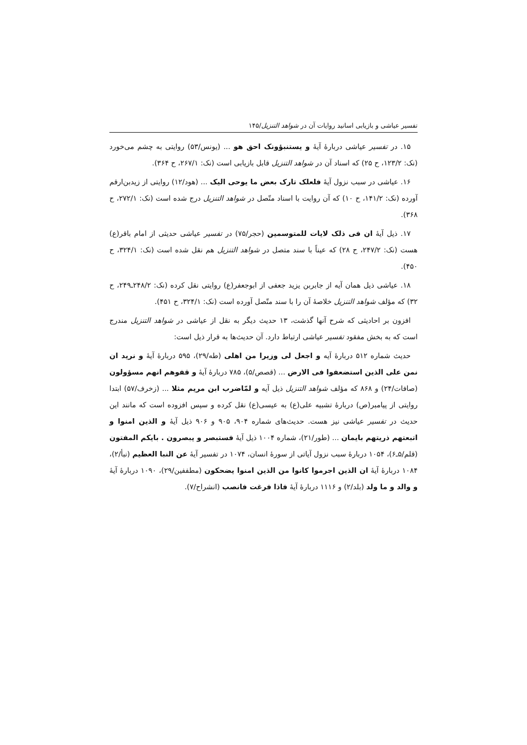تفسیر عیاشی و بازیابی اسانید روایات آن در شواهد التنزیل/۱۴۵
۱۵. در تفسیر عیاشی دربارهٔ آیهٔ و یستنبؤونک احق هو ... (یونس/۵۳) روایتی به چشم می‌خورد (نک: ۱۲۳/۲، ح ۲۵) که اسناد آن در شواهد التنزیل قابل بازیابی است (نک: ۲۶۷/۱، ح ۳۶۴).
۱۶. عیاشی در سبب نزول آیهٔ فلعلک تارک بعض ما یوحی الیک ... (هود/۱۲) روایتی از زیدبن‌ارقم آورده (نک: ۱۴۱/۲، ح ۱۰) که آن روایت با اسناد متّصل در شواهد التنزیل درج شده است (نک: ۲۷۲/۱، ح ۳۶۸).
۱۷. ذیل آیهٔ ان فی ذلک لایات للمتوسمین (حجر/۷۵) در تفسیر عیاشی حدیثی از امام باقر(ع) هست (نک: ۲۴۷/۲، ح ۲۸) که عیناً با سند متصل در شواهد التنزیل هم نقل شده است (نک: ۳۲۴/۱، ح ۴۵۰).
۱۸. عیاشی ذیل همان آیه از جابربن یزید جعفی از ابوجعفر(ع) روایتی نقل کرده (نک: ۲۴۸/۲ـ۲۴۹، ح ۳۲) که مؤلف شواهد التنزیل خلاصهٔ آن را با سند متّصل آورده است (نک: ۳۲۴/۱، ح ۴۵۱).
افزون بر احادیثی که شرح آنها گذشت، ۱۳ حدیث دیگر به نقل از عیاشی در شواهد التنزیل مندرج است که به بخش مفقود تفسیر عیاشی ارتباط دارد. آن حدیث‌ها به قرار ذیل است:
حدیث شماره ۵۱۲ دربارهٔ آیه و اجعل لی وزیرا من اهلی (طه/۲۹)، ۵۹۵ دربارهٔ آیهٔ و نرید ان نمن علی الذین استضعفوا فی الارض ... (قصص/۵)، ۷۸۵ دربارهٔ آیهٔ و قفوهم انهم مسؤولون (صافات/۲۴) و ۸۶۸ که مؤلف شواهد التنزیل ذیل آیه و لمّاضرب ابن مریم مثلا ... (زخرف/۵۷) ابتدا روایتی از پیامبر(ص) دربارهٔ تشبیه علی(ع) به عیسی(ع) نقل کرده و سپس افزوده است که مانند این حدیث در تفسیر عیاشی نیز هست. حدیث‌های شماره ۹۰۴، ۹۰۵ و ۹۰۶ ذیل آیهٔ و الذین امنوا و اتبعتهم ذریتهم بایمان ... (طور/۲۱)، شماره ۱۰۰۴ ذیل آیهٔ فستبصر و یبصرون . بایکم المفتون (قلم/۵ـ۶)، ۱۰۵۴ دربارهٔ سبب نزول آیاتی از سورهٔ انسان، ۱۰۷۴ در تفسیر آیهٔ عن النبا العظیم (نبأ/۲)، ۱۰۸۴ دربارهٔ آیهٔ ان الذین اجرموا کانوا من الذین امنوا یضحکون (مطففین/۲۹)، ۱۰۹۰ دربارهٔ آیهٔ و والد و ما ولد (بلد/۲) و ۱۱۱۶ دربارهٔ آیهٔ فاذا فرغت فانصب (انشراح/۷).